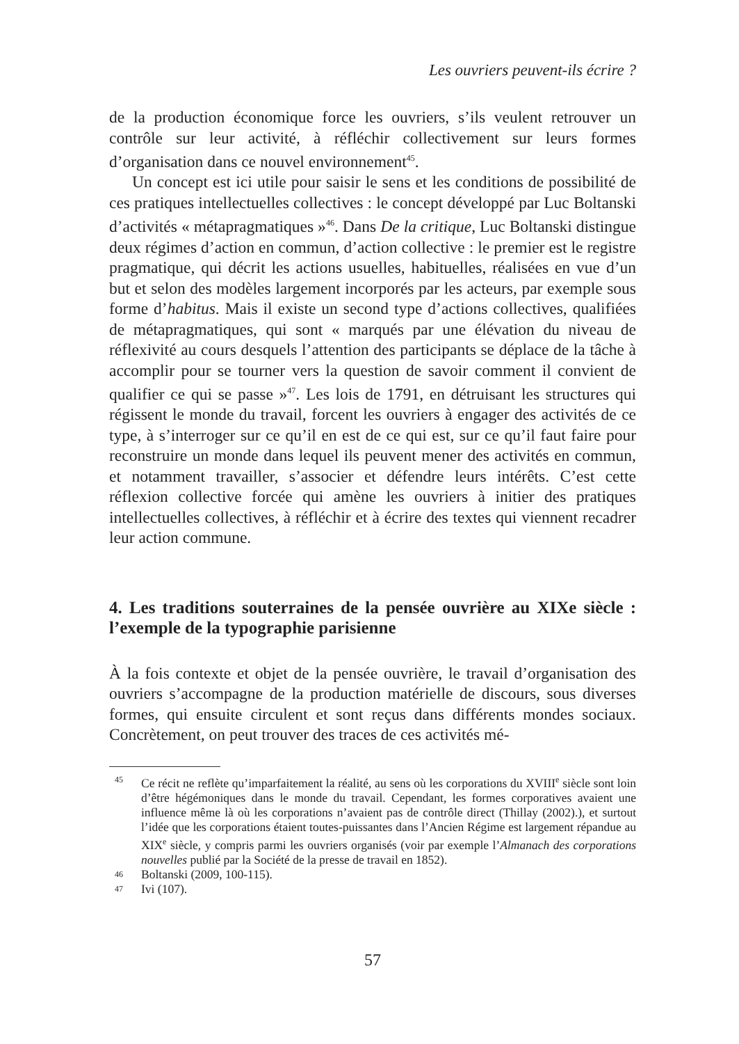Les ouvriers peuvent-ils écrire ?
de la production économique force les ouvriers, s’ils veulent retrouver un contrôle sur leur activité, à réfléchir collectivement sur leurs formes d’organisation dans ce nouvel environnement<sup>45</sup>.
Un concept est ici utile pour saisir le sens et les conditions de possibilité de ces pratiques intellectuelles collectives : le concept développé par Luc Boltanski d’activités « métapragmatiques »<sup>46</sup>. Dans De la critique, Luc Boltanski distingue deux régimes d’action en commun, d’action collective : le premier est le registre pragmatique, qui décrit les actions usuelles, habituelles, réalisées en vue d’un but et selon des modèles largement incorporés par les acteurs, par exemple sous forme d’habitus. Mais il existe un second type d’actions collectives, qualifiées de métapragmatiques, qui sont « marqués par une élévation du niveau de réflexivité au cours desquels l’attention des participants se déplace de la tâche à accomplir pour se tourner vers la question de savoir comment il convient de qualifier ce qui se passe »<sup>47</sup>. Les lois de 1791, en détruisant les structures qui régissent le monde du travail, forcent les ouvriers à engager des activités de ce type, à s’interroger sur ce qu’il en est de ce qui est, sur ce qu’il faut faire pour reconstruire un monde dans lequel ils peuvent mener des activités en commun, et notamment travailler, s’associer et défendre leurs intérêts. C’est cette réflexion collective forcée qui amène les ouvriers à initier des pratiques intellectuelles collectives, à réfléchir et à écrire des textes qui viennent recadrer leur action commune.
4. Les traditions souterraines de la pensée ouvrière au XIXe siècle : l’exemple de la typographie parisienne
À la fois contexte et objet de la pensée ouvrière, le travail d’organisation des ouvriers s’accompagne de la production matérielle de discours, sous diverses formes, qui ensuite circulent et sont reçus dans différents mondes sociaux. Concrètement, on peut trouver des traces de ces activités mé-
45 Ce récit ne reflète qu’imparfaitement la réalité, au sens où les corporations du XVIII<sup>e</sup> siècle sont loin d’être hégémoniques dans le monde du travail. Cependant, les formes corporatives avaient une influence même là où les corporations n’avaient pas de contrôle direct (Thillay (2002).), et surtout l’idée que les corporations étaient toutes-puissantes dans l’Ancien Régime est largement répandue au XIX<sup>e</sup> siècle, y compris parmi les ouvriers organisés (voir par exemple l’Almanach des corporations nouvelles publié par la Société de la presse de travail en 1852).
46 Boltanski (2009, 100-115).
47 Ivi (107).
57